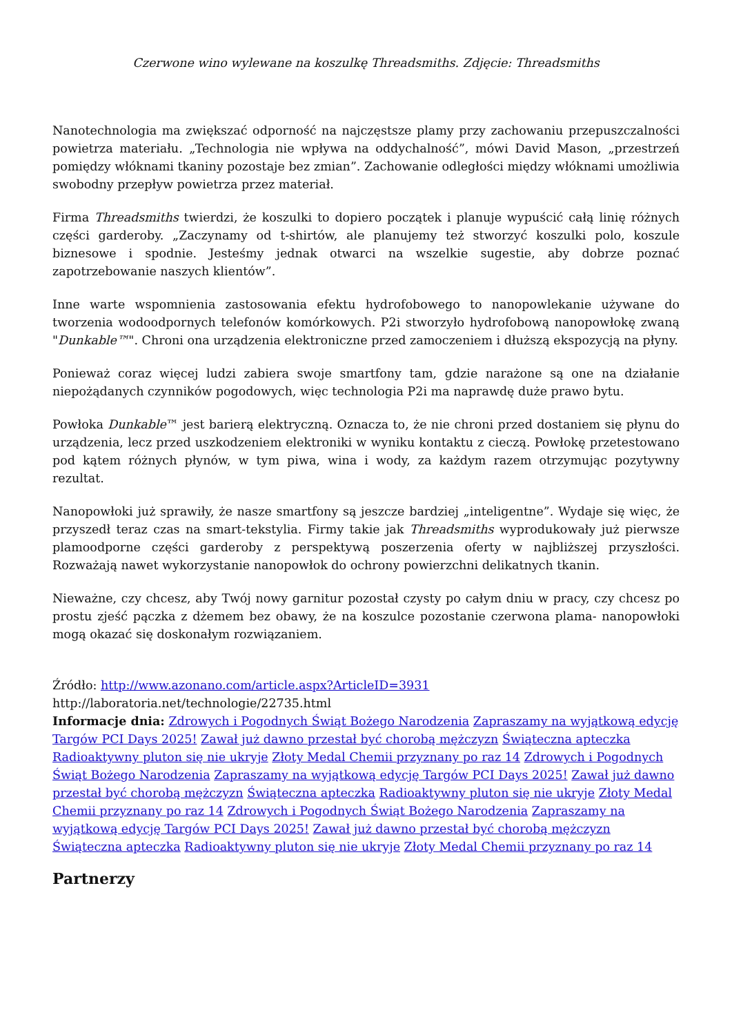Czerwone wino wylewane na koszulkę Threadsmiths. Zdjęcie: Threadsmiths
Nanotechnologia ma zwiększać odporność na najczęstsze plamy przy zachowaniu przepuszczalności powietrza materiału. „Technologia nie wpływa na oddychalność”, mówi David Mason, „przestrzeń pomiędzy włóknami tkaniny pozostaje bez zmian”. Zachowanie odległości między włóknami umożliwia swobodny przepływ powietrza przez materiał.
Firma Threadsmiths twierdzi, że koszulki to dopiero początek i planuje wypuścić całą linię różnych części garderoby. „Zaczynamy od t-shirtów, ale planujemy też stworzyć koszulki polo, koszule biznesowe i spodnie. Jesteśmy jednak otwarci na wszelkie sugestie, aby dobrze poznać zapotrzebowanie naszych klientów”.
Inne warte wspomnienia zastosowania efektu hydrofobowego to nanopowlekanie używane do tworzenia wodoodpornych telefonów komórkowych. P2i stworzyło hydrofobową nanopowłokę zwaną "Dunkable™". Chroni ona urządzenia elektroniczne przed zamoczeniem i dłuższą ekspozycją na płyny.
Ponieważ coraz więcej ludzi zabiera swoje smartfony tam, gdzie narażone są one na działanie niepożądanych czynników pogodowych, więc technologia P2i ma naprawdę duże prawo bytu.
Powłoka Dunkable™ jest barierą elektryczną. Oznacza to, że nie chroni przed dostaniem się płynu do urządzenia, lecz przed uszkodzeniem elektroniki w wyniku kontaktu z cieczą. Powłokę przetestowano pod kątem różnych płynów, w tym piwa, wina i wody, za każdym razem otrzymując pozytywny rezultat.
Nanopowłoki już sprawiły, że nasze smartfony są jeszcze bardziej „inteligentne”. Wydaje się więc, że przyszedł teraz czas na smart-tekstylia. Firmy takie jak Threadsmiths wyprodukowały już pierwsze plamoodporne części garderoby z perspektywą poszerzenia oferty w najbliższej przyszłości. Rozważają nawet wykorzystanie nanopowłok do ochrony powierzchni delikatnych tkanin.
Nieważne, czy chcesz, aby Twój nowy garnitur pozostał czysty po całym dniu w pracy, czy chcesz po prostu zjeść pączka z dżemem bez obawy, że na koszulce pozostanie czerwona plama- nanopowłoki mogą okazać się doskonałym rozwiązaniem.
Źródło: http://www.azonano.com/article.aspx?ArticleID=3931
http://laboratoria.net/technologie/22735.html
Informacje dnia: Zdrowych i Pogodnych Świąt Bożego Narodzenia Zapraszamy na wyjątkową edycję Targów PCI Days 2025! Zawał już dawno przestał być chorobą mężczyzn Świąteczna apteczka Radioaktywny pluton się nie ukryje Złoty Medal Chemii przyznany po raz 14 Zdrowych i Pogodnych Świąt Bożego Narodzenia Zapraszamy na wyjątkową edycję Targów PCI Days 2025! Zawał już dawno przestał być chorobą mężczyzn Świąteczna apteczka Radioaktywny pluton się nie ukryje Złoty Medal Chemii przyznany po raz 14 Zdrowych i Pogodnych Świąt Bożego Narodzenia Zapraszamy na wyjątkową edycję Targów PCI Days 2025! Zawał już dawno przestał być chorobą mężczyzn Świąteczna apteczka Radioaktywny pluton się nie ukryje Złoty Medal Chemii przyznany po raz 14
Partnerzy